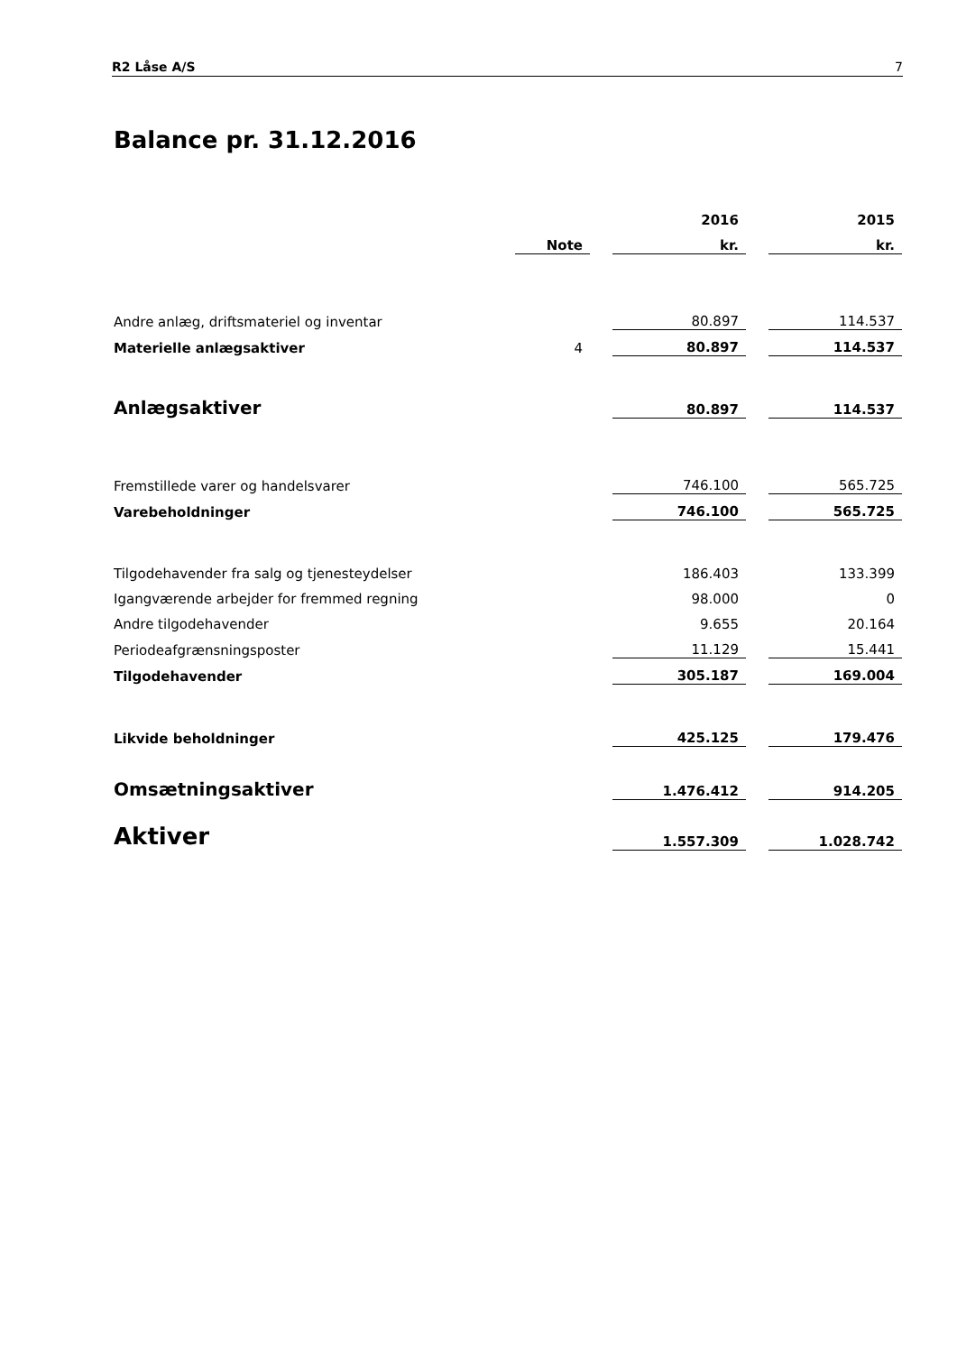R2 Låse A/S 7
Balance pr. 31.12.2016
| | | | 2016 | | 2015 |
| --- | --- | --- | --- | --- | --- |
| | Note | | kr. | | kr. |
| Andre anlæg, driftsmateriel og inventar | | | 80.897 | | 114.537 |
| Materielle anlægsaktiver | 4 | | 80.897 | | 114.537 |
| Anlægsaktiver | | | 80.897 | | 114.537 |
| Fremstillede varer og handelsvarer | | | 746.100 | | 565.725 |
| Varebeholdninger | | | 746.100 | | 565.725 |
| Tilgodehavender fra salg og tjenesteydelser | | | 186.403 | | 133.399 |
| Igangværende arbejder for fremmed regning | | | 98.000 | | 0 |
| Andre tilgodehavender | | | 9.655 | | 20.164 |
| Periodeafgrænsningsposter | | | 11.129 | | 15.441 |
| Tilgodehavender | | | 305.187 | | 169.004 |
| Likvide beholdninger | | | 425.125 | | 179.476 |
| Omsætningsaktiver | | | 1.476.412 | | 914.205 |
| Aktiver | | | 1.557.309 | | 1.028.742 |